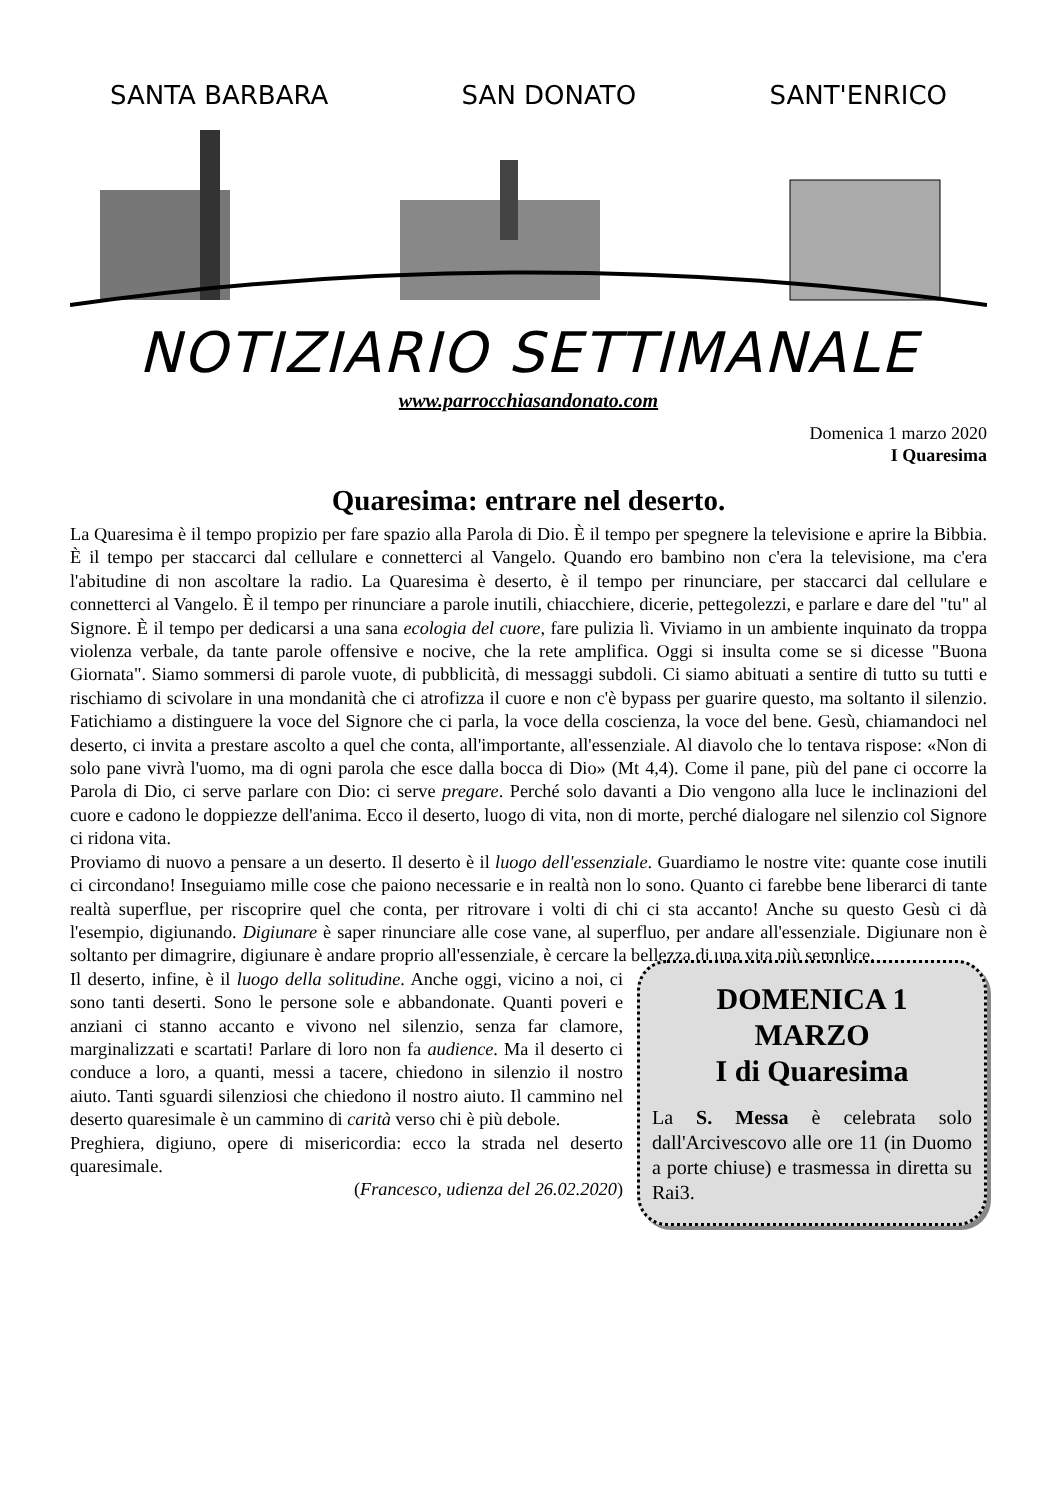SANTA BARBARA SAN DONATO SANT'ENRICO
NOTIZIARIO SETTIMANALE
www.parrocchiasandonato.com
Domenica 1 marzo 2020
I Quaresima
Quaresima: entrare nel deserto.
La Quaresima è il tempo propizio per fare spazio alla Parola di Dio. È il tempo per spegnere la televisione e aprire la Bibbia. È il tempo per staccarci dal cellulare e connetterci al Vangelo. Quando ero bambino non c'era la televisione, ma c'era l'abitudine di non ascoltare la radio. La Quaresima è deserto, è il tempo per rinunciare, per staccarci dal cellulare e connetterci al Vangelo. È il tempo per rinunciare a parole inutili, chiacchiere, dicerie, pettegolezzi, e parlare e dare del "tu" al Signore. È il tempo per dedicarsi a una sana ecologia del cuore, fare pulizia lì. Viviamo in un ambiente inquinato da troppa violenza verbale, da tante parole offensive e nocive, che la rete amplifica. Oggi si insulta come se si dicesse "Buona Giornata". Siamo sommersi di parole vuote, di pubblicità, di messaggi subdoli. Ci siamo abituati a sentire di tutto su tutti e rischiamo di scivolare in una mondanità che ci atrofizza il cuore e non c'è bypass per guarire questo, ma soltanto il silenzio. Fatichiamo a distinguere la voce del Signore che ci parla, la voce della coscienza, la voce del bene. Gesù, chiamandoci nel deserto, ci invita a prestare ascolto a quel che conta, all'importante, all'essenziale. Al diavolo che lo tentava rispose: «Non di solo pane vivrà l'uomo, ma di ogni parola che esce dalla bocca di Dio» (Mt 4,4). Come il pane, più del pane ci occorre la Parola di Dio, ci serve parlare con Dio: ci serve pregare. Perché solo davanti a Dio vengono alla luce le inclinazioni del cuore e cadono le doppiezze dell'anima. Ecco il deserto, luogo di vita, non di morte, perché dialogare nel silenzio col Signore ci ridona vita.
Proviamo di nuovo a pensare a un deserto. Il deserto è il luogo dell'essenziale. Guardiamo le nostre vite: quante cose inutili ci circondano! Inseguiamo mille cose che paiono necessarie e in realtà non lo sono. Quanto ci farebbe bene liberarci di tante realtà superflue, per riscoprire quel che conta, per ritrovare i volti di chi ci sta accanto! Anche su questo Gesù ci dà l'esempio, digiunando. Digiunare è saper rinunciare alle cose vane, al superfluo, per andare all'essenziale. Digiunare non è soltanto per dimagrire, digiunare è andare proprio all'essenziale, è cercare la bellezza di una vita più semplice.
Il deserto, infine, è il luogo della solitudine. Anche oggi, vicino a noi, ci sono tanti deserti. Sono le persone sole e abbandonate. Quanti poveri e anziani ci stanno accanto e vivono nel silenzio, senza far clamore, marginalizzati e scartati! Parlare di loro non fa audience. Ma il deserto ci conduce a loro, a quanti, messi a tacere, chiedono in silenzio il nostro aiuto. Tanti sguardi silenziosi che chiedono il nostro aiuto. Il cammino nel deserto quaresimale è un cammino di carità verso chi è più debole.
Preghiera, digiuno, opere di misericordia: ecco la strada nel deserto quaresimale.
(Francesco, udienza del 26.02.2020)
DOMENICA 1
MARZO
I di Quaresima
La S. Messa è celebrata solo dall'Arcivescovo alle ore 11 (in Duomo a porte chiuse) e trasmessa in diretta su Rai3.